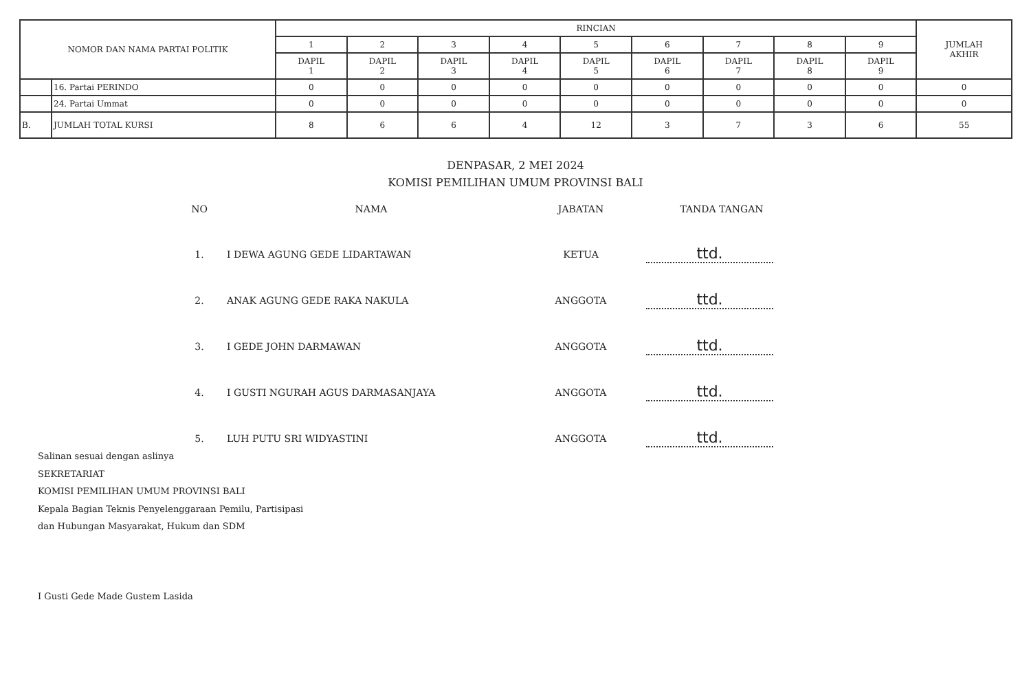| NOMOR DAN NAMA PARTAI POLITIK | | RINCIAN | | | | | | | | | JUMLAH AKHIR |
| --- | --- | --- | --- | --- | --- | --- | --- | --- | --- | --- | --- |
| | | 1 | 2 | 3 | 4 | 5 | 6 | 7 | 8 | 9 | |
| | | DAPIL 1 | DAPIL 2 | DAPIL 3 | DAPIL 4 | DAPIL 5 | DAPIL 6 | DAPIL 7 | DAPIL 8 | DAPIL 9 | |
| | 16. Partai PERINDO | 0 | 0 | 0 | 0 | 0 | 0 | 0 | 0 | 0 | 0 |
| | 24. Partai Ummat | 0 | 0 | 0 | 0 | 0 | 0 | 0 | 0 | 0 | 0 |
| B. | JUMLAH TOTAL KURSI | 8 | 6 | 6 | 4 | 12 | 3 | 7 | 3 | 6 | 55 |
DENPASAR, 2 MEI 2024
KOMISI PEMILIHAN UMUM PROVINSI BALI
| NO | NAMA | JABATAN | TANDA TANGAN |
| 1. | I DEWA AGUNG GEDE LIDARTAWAN | KETUA | ttd. |
| 2. | ANAK AGUNG GEDE RAKA NAKULA | ANGGOTA | ttd. |
| 3. | I GEDE JOHN DARMAWAN | ANGGOTA | ttd. |
| 4. | I GUSTI NGURAH AGUS DARMASANJAYA | ANGGOTA | ttd. |
| 5. | LUH PUTU SRI WIDYASTINI | ANGGOTA | ttd. |
Salinan sesuai dengan aslinya
SEKRETARIAT
KOMISI PEMILIHAN UMUM PROVINSI BALI
Kepala Bagian Teknis Penyelenggaraan Pemilu, Partisipasi
dan Hubungan Masyarakat, Hukum dan SDM
I Gusti Gede Made Gustem Lasida